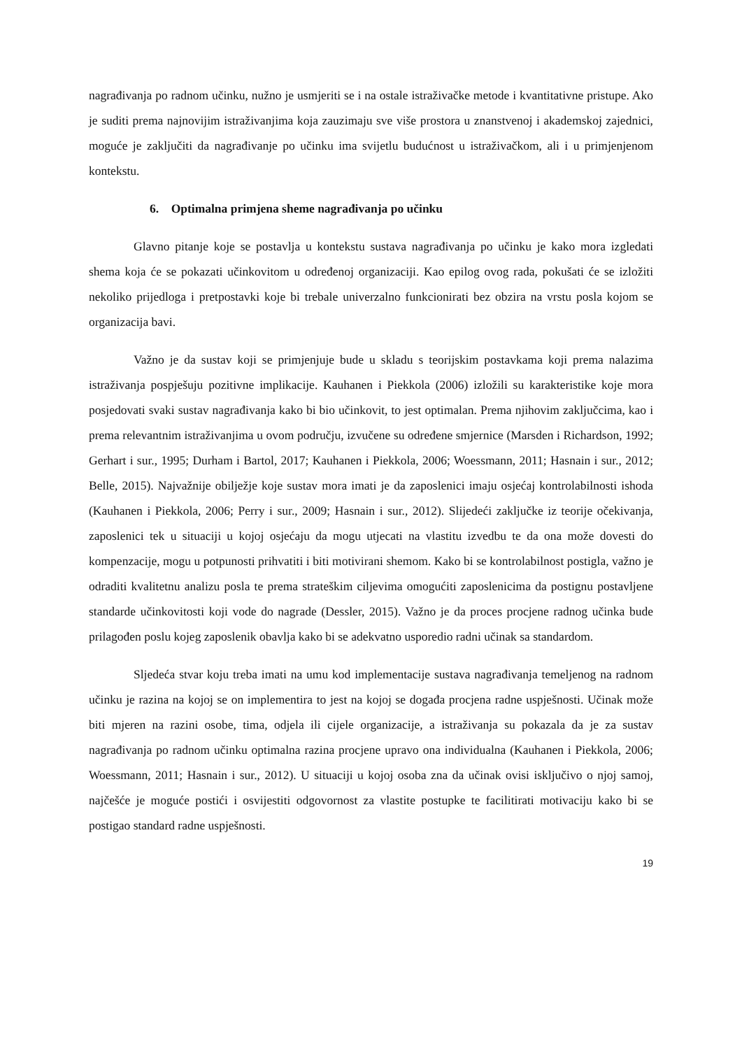nagrađivanja po radnom učinku, nužno je usmjeriti se i na ostale istraživačke metode i kvantitativne pristupe. Ako je suditi prema najnovijim istraživanjima koja zauzimaju sve više prostora u znanstvenoj i akademskoj zajednici, moguće je zaključiti da nagrađivanje po učinku ima svijetlu budućnost u istraživačkom, ali i u primjenjenom kontekstu.
6. Optimalna primjena sheme nagrađivanja po učinku
Glavno pitanje koje se postavlja u kontekstu sustava nagrađivanja po učinku je kako mora izgledati shema koja će se pokazati učinkovitom u određenoj organizaciji. Kao epilog ovog rada, pokušati će se izložiti nekoliko prijedloga i pretpostavki koje bi trebale univerzalno funkcionirati bez obzira na vrstu posla kojom se organizacija bavi.
Važno je da sustav koji se primjenjuje bude u skladu s teorijskim postavkama koji prema nalazima istraživanja pospješuju pozitivne implikacije. Kauhanen i Piekkola (2006) izložili su karakteristike koje mora posjedovati svaki sustav nagrađivanja kako bi bio učinkovit, to jest optimalan. Prema njihovim zaključcima, kao i prema relevantnim istraživanjima u ovom području, izvučene su određene smjernice (Marsden i Richardson, 1992; Gerhart i sur., 1995; Durham i Bartol, 2017; Kauhanen i Piekkola, 2006; Woessmann, 2011; Hasnain i sur., 2012; Belle, 2015). Najvažnije obilježje koje sustav mora imati je da zaposlenici imaju osjećaj kontrolabilnosti ishoda (Kauhanen i Piekkola, 2006; Perry i sur., 2009; Hasnain i sur., 2012). Slijedeći zaključke iz teorije očekivanja, zaposlenici tek u situaciji u kojoj osjećaju da mogu utjecati na vlastitu izvedbu te da ona može dovesti do kompenzacije, mogu u potpunosti prihvatiti i biti motivirani shemom. Kako bi se kontrolabilnost postigla, važno je odraditi kvalitetnu analizu posla te prema strateškim ciljevima omogućiti zaposlenicima da postignu postavljene standarde učinkovitosti koji vode do nagrade (Dessler, 2015). Važno je da proces procjene radnog učinka bude prilagođen poslu kojeg zaposlenik obavlja kako bi se adekvatno usporedio radni učinak sa standardom.
Sljedeća stvar koju treba imati na umu kod implementacije sustava nagrađivanja temeljenog na radnom učinku je razina na kojoj se on implementira to jest na kojoj se događa procjena radne uspješnosti. Učinak može biti mjeren na razini osobe, tima, odjela ili cijele organizacije, a istraživanja su pokazala da je za sustav nagrađivanja po radnom učinku optimalna razina procjene upravo ona individualna (Kauhanen i Piekkola, 2006; Woessmann, 2011; Hasnain i sur., 2012). U situaciji u kojoj osoba zna da učinak ovisi isključivo o njoj samoj, najčešće je moguće postići i osvijestiti odgovornost za vlastite postupke te facilitirati motivaciju kako bi se postigao standard radne uspješnosti.
19